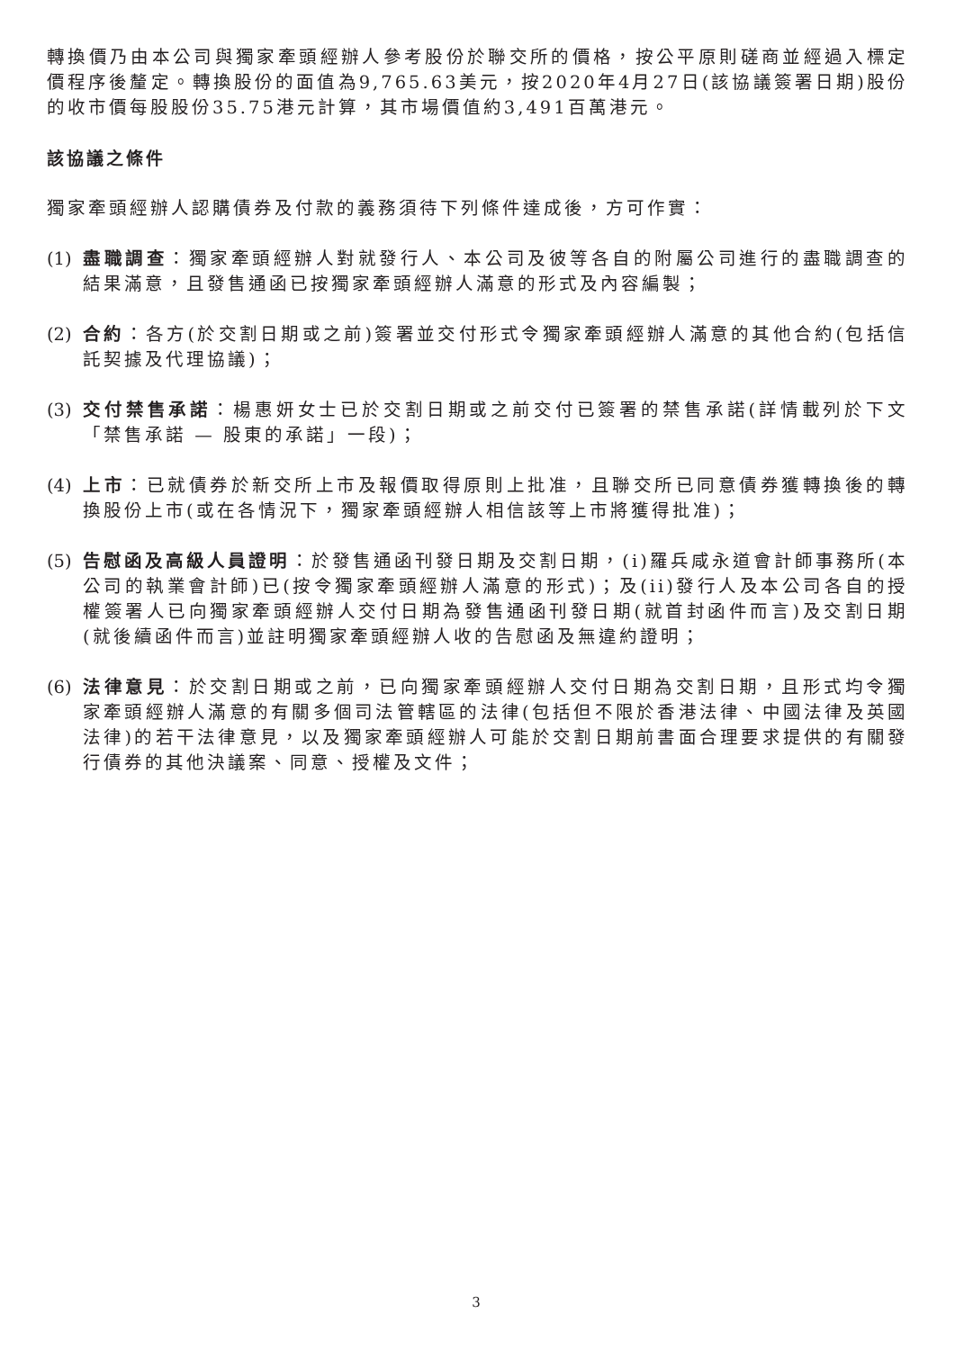轉換價乃由本公司與獨家牽頭經辦人參考股份於聯交所的價格，按公平原則磋商並經過入標定價程序後釐定。轉換股份的面值為9,765.63美元，按2020年4月27日(該協議簽署日期)股份的收市價每股股份35.75港元計算，其市場價值約3,491百萬港元。
該協議之條件
獨家牽頭經辦人認購債券及付款的義務須待下列條件達成後，方可作實：
(1)
盡職調查：獨家牽頭經辦人對就發行人、本公司及彼等各自的附屬公司進行的盡職調查的結果滿意，且發售通函已按獨家牽頭經辦人滿意的形式及內容編製；
(2)
合約：各方(於交割日期或之前)簽署並交付形式令獨家牽頭經辦人滿意的其他合約(包括信託契據及代理協議)；
(3)
交付禁售承諾：楊惠妍女士已於交割日期或之前交付已簽署的禁售承諾(詳情載列於下文「禁售承諾 — 股東的承諾」一段)；
(4)
上市：已就債券於新交所上市及報價取得原則上批准，且聯交所已同意債券獲轉換後的轉換股份上市(或在各情況下，獨家牽頭經辦人相信該等上市將獲得批准)；
(5)
告慰函及高級人員證明：於發售通函刊發日期及交割日期，(i)羅兵咸永道會計師事務所(本公司的執業會計師)已(按令獨家牽頭經辦人滿意的形式)；及(ii)發行人及本公司各自的授權簽署人已向獨家牽頭經辦人交付日期為發售通函刊發日期(就首封函件而言)及交割日期(就後續函件而言)並註明獨家牽頭經辦人收的告慰函及無違約證明；
(6)
法律意見：於交割日期或之前，已向獨家牽頭經辦人交付日期為交割日期，且形式均令獨家牽頭經辦人滿意的有關多個司法管轄區的法律(包括但不限於香港法律、中國法律及英國法律)的若干法律意見，以及獨家牽頭經辦人可能於交割日期前書面合理要求提供的有關發行債券的其他決議案、同意、授權及文件；
3